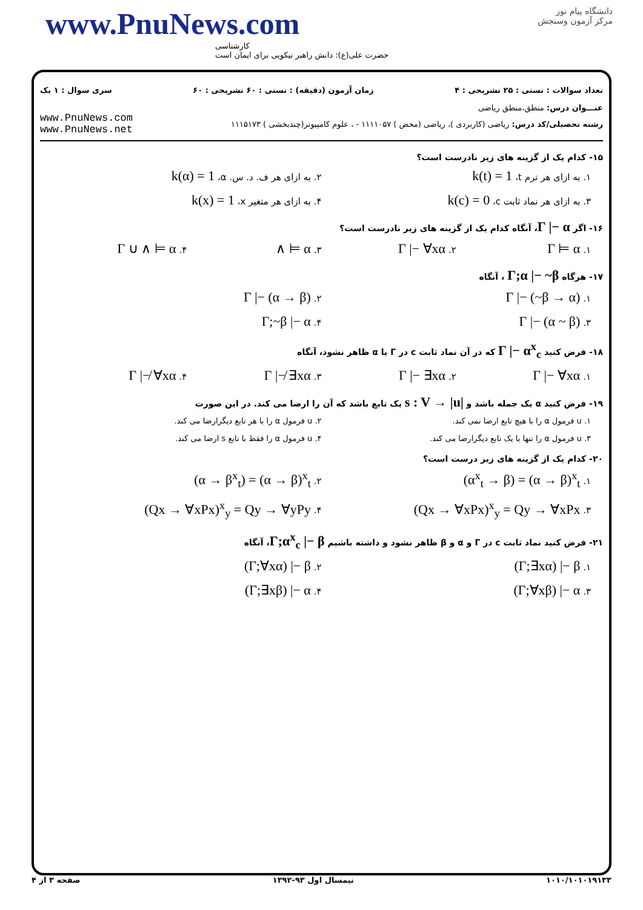www.PnuNews.com
کارشناسی
حضرت علی(ع): دانش راهبر نیکویی برای ایمان است
دانشگاه پیام نور
مرکز آزمون وسنجش
تعداد سوالات : تستی : ۲۵ تشریحی : ۴ زمان آزمون (دقیقه) : تستی : ۶۰ تشریحی : ۶۰ سری سوال : ۱ یک
عنـــوان درس: منطق،منطق ریاضی
www.PnuNews.com
www.PnuNews.net
رشته تحصیلی/کد درس: ریاضی (کاربردی )، ریاضی (محض ) ۱۱۱۱۰۵۷ - ، علوم کامپیوتر(چندبخشی ) ۱۱۱۵۱۷۳
۱۵- کدام یک از گزینه های زیر نادرست است؟
۱. به ازای هر ترم t، k(t) = 1
۲. به ازای هر ف. د. س. α، k(α) = 1
۳. به ازای هر نماد ثابت c، k(c) = 0
۴. به ازای هر متغیر x، k(x) = 1
۱۶- اگر Γ |− α، آنگاه کدام یک از گزینه های زیر نادرست است؟
۱. Γ ⊨ α
۲. Γ |− ∀xα
۳. ∧ ⊨ α
۴. Γ ∪ ∧ ⊨ α
۱۷- هرگاه Γ;α |− ~β ، آنگاه
۱. Γ |− (~β → α)
۲. Γ |− (α → β)
۳. Γ |− (α ~ β)
۴. Γ;~β |− α
۱۸- فرض کنید Γ |− α<sup>x</sup><sub>c</sub> که در آن نماد ثابت c در Γ یا α ظاهر نشود، آنگاه
۱. Γ |− ∀xα
۲. Γ |− ∃xα
۳. Γ |−̸ ∃xα
۴. Γ |−̸ ∀xα
۱۹- فرض کنید α یک جمله باشد و s : V → |u| یک تابع باشد که آن را ارضا می کند. در این صورت
۱. u فرمول α را با هیچ تابع ارضا نمی کند.
۲. u فرمول α را با هر تابع دیگرارضا می کند.
۳. u فرمول α را تنها با یک تابع دیگرارضا می کند.
۴. u فرمول α را فقط با تابع s ارضا می کند.
۲۰- کدام یک از گزینه های زیر درست است؟
۱. (α<sup>x</sup><sub>t</sub> → β) = (α → β)<sup>x</sup><sub>t</sub>
۲. (α → β<sup>x</sup><sub>t</sub>) = (α → β)<sup>x</sup><sub>t</sub>
۳. (Qx → ∀xPx)<sup>x</sup><sub>y</sub> = Qy → ∀xPx
۴. (Qx → ∀xPx)<sup>x</sup><sub>y</sub> = Qy → ∀yPy
۲۱- فرض کنید نماد ثابت c در Γ و α و β ظاهر نشود و داشته باشیم Γ;α<sup>x</sup><sub>c</sub> |− β، آنگاه
۱. (Γ;∃xα) |− β
۲. (Γ;∀xα) |− β
۳. (Γ;∀xβ) |− α
۴. (Γ;∃xβ) |− α
۱۰۱۰/۱۰۱۰۱۹۱۳۳ نیمسال اول ۹۳-۱۳۹۲ صفحه ۳ از ۴